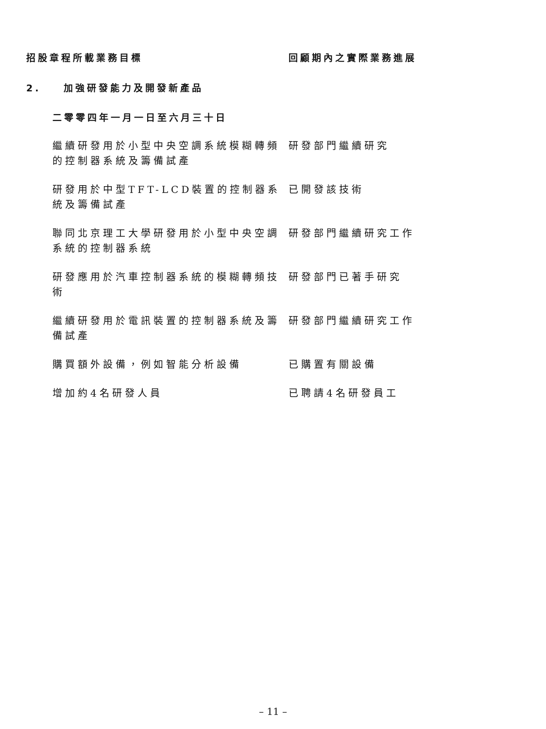招股章程所載業務目標 回顧期內之實際業務進展
2. 加強研發能力及開發新產品
二零零四年一月一日至六月三十日
| 繼續研發用於小型中央空調系統模糊轉頻的控制器系統及籌備試產 | 研發部門繼續研究 |
| 研發用於中型TFT-LCD裝置的控制器系統及籌備試產 | 已開發該技術 |
| 聯同北京理工大學研發用於小型中央空調系統的控制器系統 | 研發部門繼續研究工作 |
| 研發應用於汽車控制器系統的模糊轉頻技術 | 研發部門已著手研究 |
| 繼續研發用於電訊裝置的控制器系統及籌備試產 | 研發部門繼續研究工作 |
| 購買額外設備，例如智能分析設備 | 已購置有關設備 |
| 增加約4名研發人員 | 已聘請4名研發員工 |
– 11 –